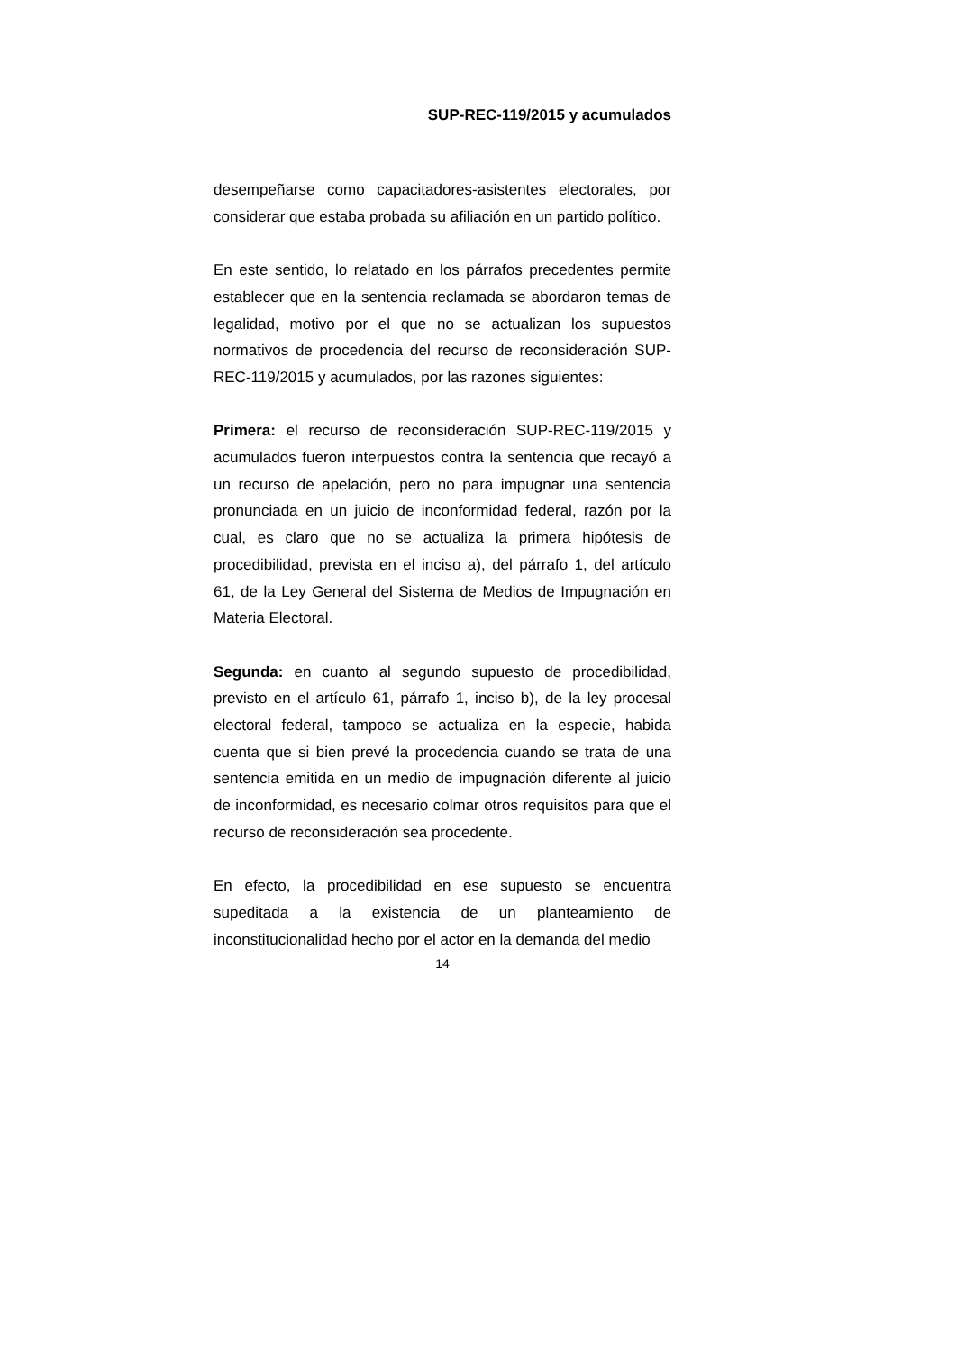SUP-REC-119/2015 y acumulados
desempeñarse como capacitadores-asistentes electorales, por considerar que estaba probada su afiliación en un partido político.
En este sentido, lo relatado en los párrafos precedentes permite establecer que en la sentencia reclamada se abordaron temas de legalidad, motivo por el que no se actualizan los supuestos normativos de procedencia del recurso de reconsideración SUP-REC-119/2015 y acumulados, por las razones siguientes:
Primera: el recurso de reconsideración SUP-REC-119/2015 y acumulados fueron interpuestos contra la sentencia que recayó a un recurso de apelación, pero no para impugnar una sentencia pronunciada en un juicio de inconformidad federal, razón por la cual, es claro que no se actualiza la primera hipótesis de procedibilidad, prevista en el inciso a), del párrafo 1, del artículo 61, de la Ley General del Sistema de Medios de Impugnación en Materia Electoral.
Segunda: en cuanto al segundo supuesto de procedibilidad, previsto en el artículo 61, párrafo 1, inciso b), de la ley procesal electoral federal, tampoco se actualiza en la especie, habida cuenta que si bien prevé la procedencia cuando se trata de una sentencia emitida en un medio de impugnación diferente al juicio de inconformidad, es necesario colmar otros requisitos para que el recurso de reconsideración sea procedente.
En efecto, la procedibilidad en ese supuesto se encuentra supeditada a la existencia de un planteamiento de inconstitucionalidad hecho por el actor en la demanda del medio
14